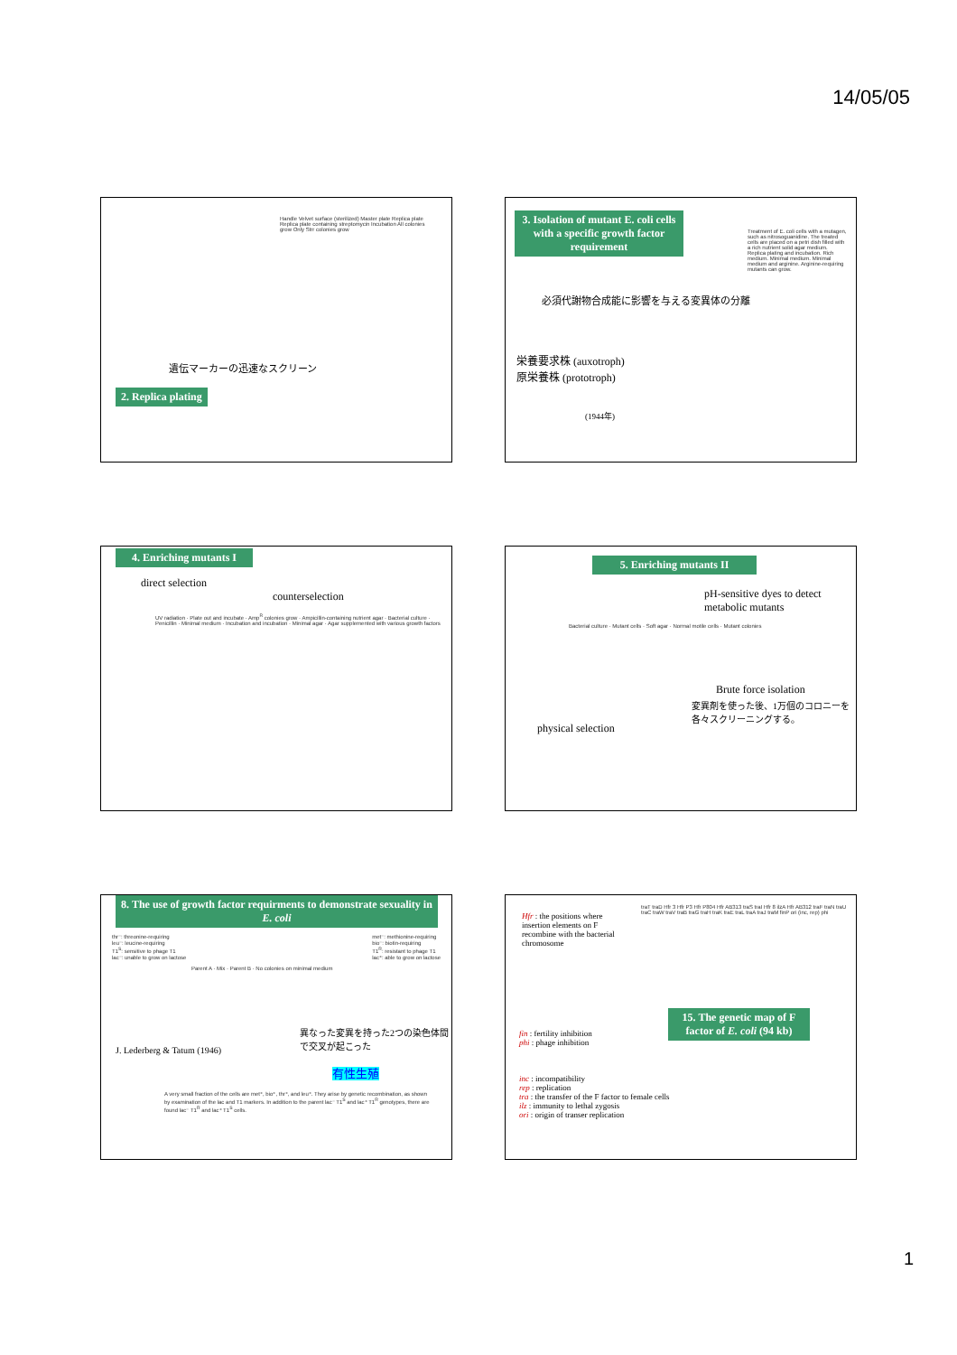14/05/05
遺伝マーカーの迅速なスクリーン
2. Replica plating
Handle Velvet surface (sterilized) Master plate Replica plate Replica plate containing streptomycin Incubation All colonies grow Only Strr colonies grow
3. Isolation of mutant E. coli cells with a specific growth factor requirement
必須代謝物合成能に影響を与える変異体の分離
栄養要求株 (auxotroph)
原栄養株 (prototroph)
(1944年)
Treatment of E. coli cells with a mutagen, such as nitrosoguanidine. The treated cells are placed on a petri dish filled with a rich nutrient solid agar medium. Replica plating and incubation. Rich medium. Minimal medium. Minimal medium and arginine. Arginine-requiring mutants can grow.
4. Enriching mutants I
direct selection
counterselection
UV radiation · Plate out and incubate · Amp<sup>R</sup> colonies grow · Ampicillin-containing nutrient agar · Bacterial culture · Penicillin · Minimal medium · Incubation and incubation · Minimal agar · Agar supplemented with various growth factors
5. Enriching mutants II
pH-sensitive dyes to detect metabolic mutants
Bacterial culture · Mutant cells · Soft agar · Normal motile cells · Mutant colonies
Brute force isolation
変異剤を使った後、1万個のコロニーを各々スクリーニングする。
physical selection
8. The use of growth factor requirments to demonstrate sexuality in E. coli
thr⁻: threonine-requiring
leu⁻: leucine-requiring
T1<sup>S</sup>: sensitive to phage T1
lac⁻: unable to grow on lactose met⁻: methionine-requiring
bio⁻: biotin-requiring
T1<sup>R</sup>: resistant to phage T1
lac⁺: able to grow on lactose
Parent A · Mix · Parent B · No colonies on minimal medium
異なった変異を持った2つの染色体間で交叉が起こった
J. Lederberg & Tatum (1946)
有性生殖
A very small fraction of the cells are met⁺, bio⁺, thr⁺, and leu⁺. They arise by genetic recombination, as shown by examination of the lac and T1 markers. In addition to the parent lac⁻ T1<sup>S</sup> and lac⁺ T1<sup>R</sup> genotypes, there are found lac⁻ T1<sup>R</sup> and lac⁺ T1<sup>S</sup> cells.
Hfr : the positions where insertion elements on F recombine with the bacterial chromosome
traT traD Hfr 3 Hfr P3 Hfr P804 Hfr AB313 traS traI Hfr 8 ilzA Hfr AB312 traF traN traU traC traW traV traB traG traH traK traE traL traA traJ traM finP ori (inc, rep) phi
15. The genetic map of F factor of E. coli (94 kb)
fin : fertility inhibition
phi : phage inhibition
inc : incompatibility
rep : replication
tra : the transfer of the F factor to female cells
ilz : immunity to lethal zygosis
ori : origin of transer replication
1